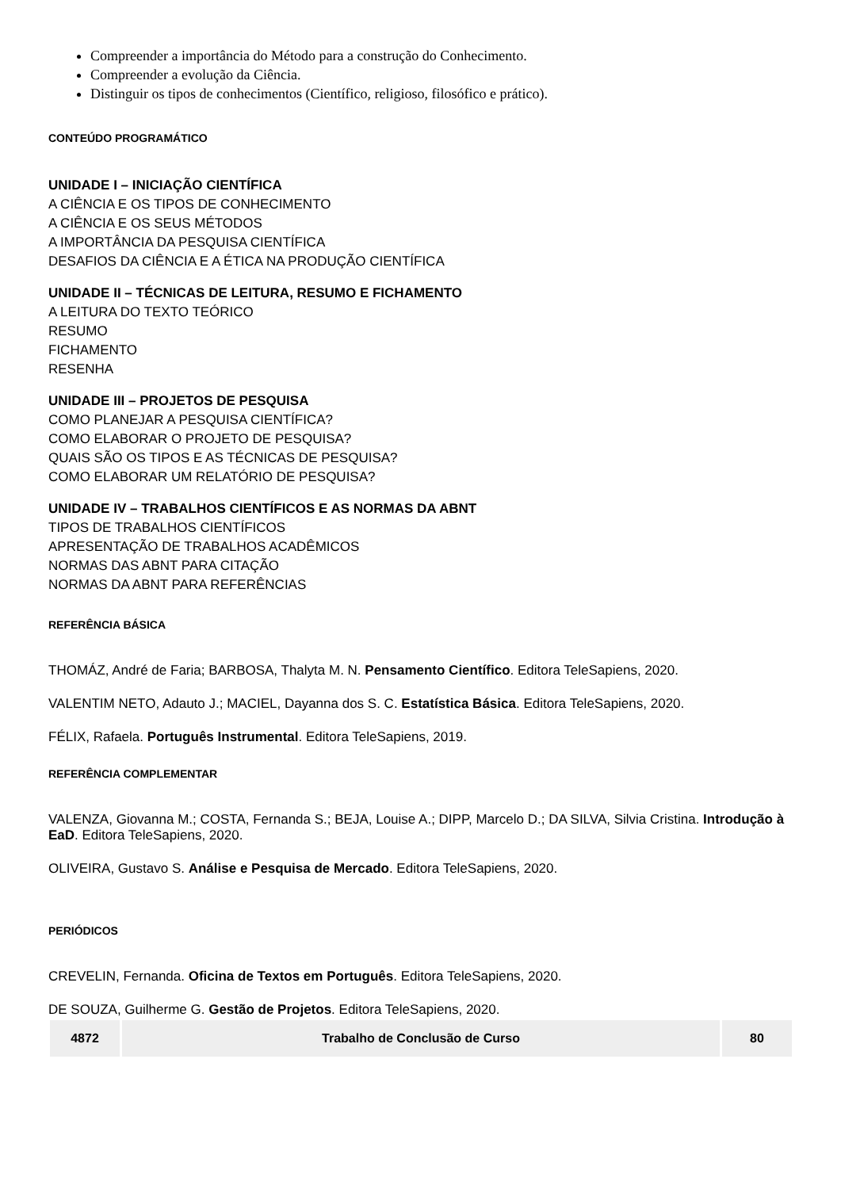Compreender a importância do Método para a construção do Conhecimento.
Compreender a evolução da Ciência.
Distinguir os tipos de conhecimentos (Científico, religioso, filosófico e prático).
CONTEÚDO PROGRAMÁTICO
UNIDADE I – INICIAÇÃO CIENTÍFICA
A CIÊNCIA E OS TIPOS DE CONHECIMENTO
A CIÊNCIA E OS SEUS MÉTODOS
A IMPORTÂNCIA DA PESQUISA CIENTÍFICA
DESAFIOS DA CIÊNCIA E A ÉTICA NA PRODUÇÃO CIENTÍFICA
UNIDADE II – TÉCNICAS DE LEITURA, RESUMO E FICHAMENTO
A LEITURA DO TEXTO TEÓRICO
RESUMO
FICHAMENTO
RESENHA
UNIDADE III – PROJETOS DE PESQUISA
COMO PLANEJAR A PESQUISA CIENTÍFICA?
COMO ELABORAR O PROJETO DE PESQUISA?
QUAIS SÃO OS TIPOS E AS TÉCNICAS DE PESQUISA?
COMO ELABORAR UM RELATÓRIO DE PESQUISA?
UNIDADE IV – TRABALHOS CIENTÍFICOS E AS NORMAS DA ABNT
TIPOS DE TRABALHOS CIENTÍFICOS
APRESENTAÇÃO DE TRABALHOS ACADÊMICOS
NORMAS DAS ABNT PARA CITAÇÃO
NORMAS DA ABNT PARA REFERÊNCIAS
REFERÊNCIA BÁSICA
THOMÁZ, André de Faria; BARBOSA, Thalyta M. N. Pensamento Científico. Editora TeleSapiens, 2020.
VALENTIM NETO, Adauto J.; MACIEL, Dayanna dos S. C. Estatística Básica. Editora TeleSapiens, 2020.
FÉLIX, Rafaela. Português Instrumental. Editora TeleSapiens, 2019.
REFERÊNCIA COMPLEMENTAR
VALENZA, Giovanna M.; COSTA, Fernanda S.; BEJA, Louise A.; DIPP, Marcelo D.; DA SILVA, Silvia Cristina. Introdução à EaD. Editora TeleSapiens, 2020.
OLIVEIRA, Gustavo S. Análise e Pesquisa de Mercado. Editora TeleSapiens, 2020.
PERIÓDICOS
CREVELIN, Fernanda. Oficina de Textos em Português. Editora TeleSapiens, 2020.
DE SOUZA, Guilherme G. Gestão de Projetos. Editora TeleSapiens, 2020.
| 4872 | Trabalho de Conclusão de Curso | 80 |